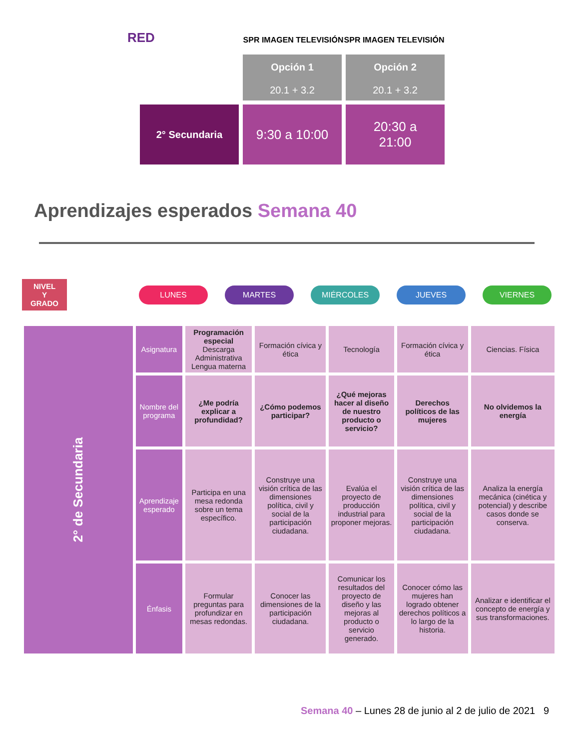RED
SPR IMAGEN TELEVISIÓN SPR IMAGEN TELEVISIÓN
Opción 1
20.1 + 3.2
Opción 2
20.1 + 3.2
2° Secundaria
9:30 a 10:00
20:30 a
21:00
Aprendizajes esperados Semana 40
NIVEL
Y
GRADO
LUNES MARTES MIÉRCOLES JUEVES VIERNES
| 2° de Secundaria | Asignatura | Programación especial Descarga Administrativa Lengua materna | Formación cívica y ética | Tecnología | Formación cívica y ética | Ciencias. Física |
| | Nombre del programa | ¿Me podría explicar a profundidad? | ¿Cómo podemos participar? | ¿Qué mejoras hacer al diseño de nuestro producto o servicio? | Derechos políticos de las mujeres | No olvidemos la energía |
| | Aprendizaje esperado | Participa en una mesa redonda sobre un tema específico. | Construye una visión crítica de las dimensiones política, civil y social de la participación ciudadana. | Evalúa el proyecto de producción industrial para proponer mejoras. | Construye una visión crítica de las dimensiones política, civil y social de la participación ciudadana. | Analiza la energía mecánica (cinética y potencial) y describe casos donde se conserva. |
| | Énfasis | Formular preguntas para profundizar en mesas redondas. | Conocer las dimensiones de la participación ciudadana. | Comunicar los resultados del proyecto de diseño y las mejoras al producto o servicio generado. | Conocer cómo las mujeres han logrado obtener derechos políticos a lo largo de la historia. | Analizar e identificar el concepto de energía y sus transformaciones. |
Semana 40 – Lunes 28 de junio al 2 de julio de 2021 9